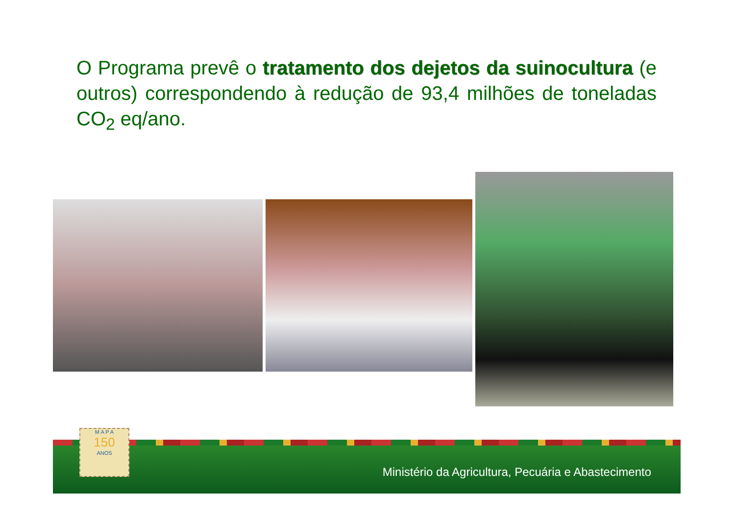O Programa prevê o tratamento dos dejetos da suinocultura (e outros) correspondendo à redução de 93,4 milhões de toneladas CO<sub>2</sub> eq/ano.
Ministério da Agricultura, Pecuária e Abastecimento
M A P A
150
ANOS